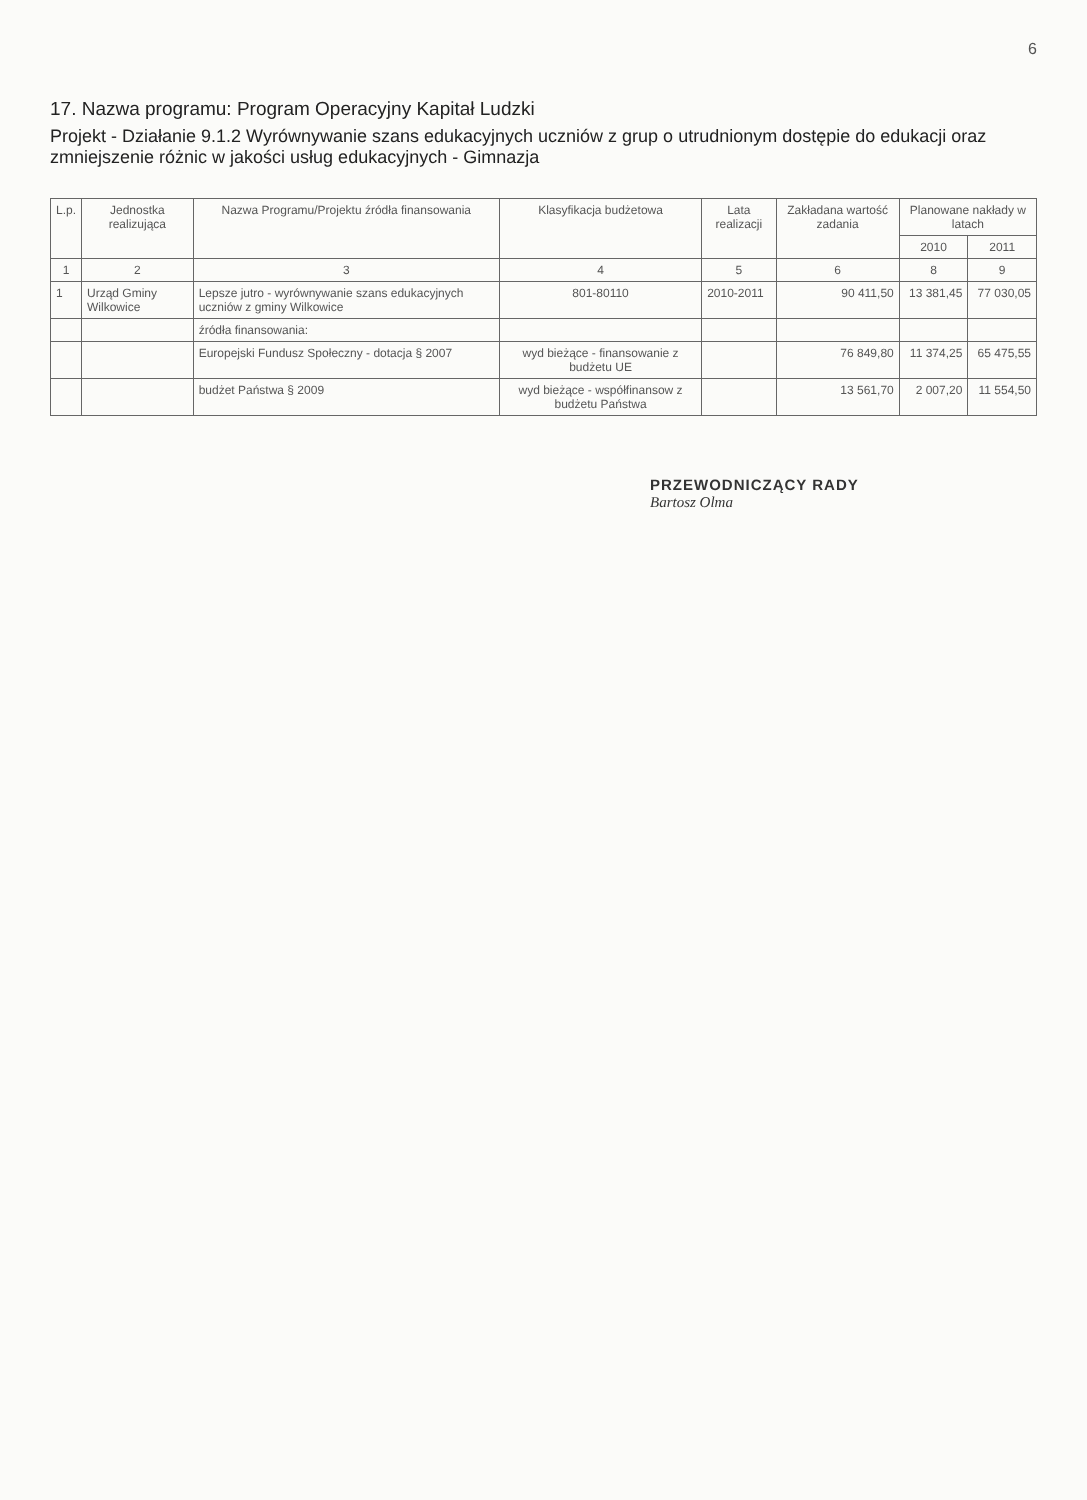6
17. Nazwa programu: Program Operacyjny Kapitał Ludzki
Projekt - Działanie 9.1.2 Wyrównywanie szans edukacyjnych uczniów z grup o utrudnionym dostępie do edukacji oraz zmniejszenie różnic w jakości usług edukacyjnych - Gimnazja
| L.p. | Jednostka realizująca | Nazwa Programu/Projektu źródła finansowania | Klasyfikacja budżetowa | Lata realizacji | Zakładana wartość zadania | Planowane nakłady w latach | |
| --- | --- | --- | --- | --- | --- | --- | --- |
| | | | | | | 2010 | 2011 |
| 1 | 2 | 3 | 4 | 5 | 6 | 8 | 9 |
| 1 | Urząd Gminy Wilkowice | Lepsze jutro - wyrównywanie szans edukacyjnych uczniów z gminy Wilkowice | 801-80110 | 2010-2011 | 90 411,50 | 13 381,45 | 77 030,05 |
| | | źródła finansowania: | | | | | |
| | | Europejski Fundusz Społeczny - dotacja § 2007 | wyd bieżące - finansowanie z budżetu UE | | 76 849,80 | 11 374,25 | 65 475,55 |
| | | budżet Państwa § 2009 | wyd bieżące - współfinansow z budżetu Państwa | | 13 561,70 | 2 007,20 | 11 554,50 |
PRZEWODNICZĄCY RADY
Bartosz Olma